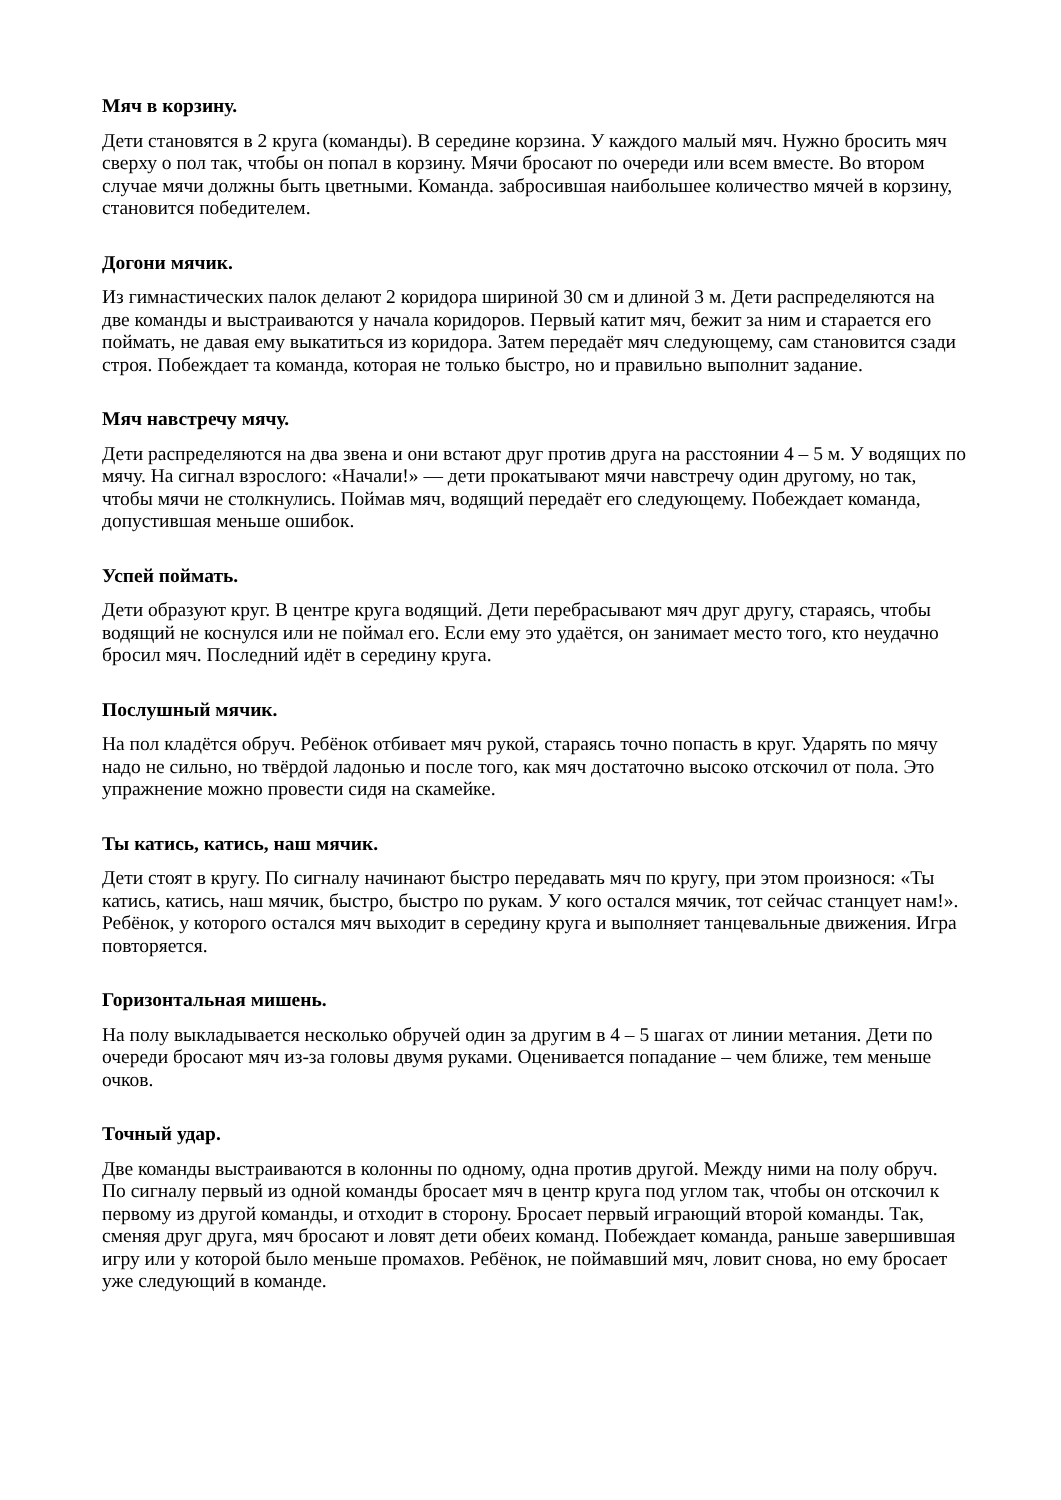Мяч в корзину.
Дети становятся в 2 круга (команды). В середине корзина. У каждого малый мяч. Нужно бросить мяч сверху о пол так, чтобы он попал в корзину. Мячи бросают по очереди или всем вместе. Во втором случае мячи должны быть цветными. Команда. забросившая наибольшее количество мячей в корзину, становится победителем.
Догони мячик.
Из гимнастических палок делают 2 коридора шириной 30 см и длиной 3 м. Дети распределяются на две команды и выстраиваются у начала коридоров. Первый катит мяч, бежит за ним и старается его поймать, не давая ему выкатиться из коридора. Затем передаёт мяч следующему, сам становится сзади строя. Побеждает та команда, которая не только быстро, но и правильно выполнит задание.
Мяч навстречу мячу.
Дети распределяются на два звена и они встают друг против друга на расстоянии 4 – 5 м. У водящих по мячу. На сигнал взрослого: «Начали!» — дети прокатывают мячи навстречу один другому, но так, чтобы мячи не столкнулись. Поймав мяч, водящий передаёт его следующему. Побеждает команда, допустившая меньше ошибок.
Успей поймать.
Дети образуют круг. В центре круга водящий. Дети перебрасывают мяч друг другу, стараясь, чтобы водящий не коснулся или не поймал его. Если ему это удаётся, он занимает место того, кто неудачно бросил мяч. Последний идёт в середину круга.
Послушный мячик.
На пол кладётся обруч. Ребёнок отбивает мяч рукой, стараясь точно попасть в круг. Ударять по мячу надо не сильно, но твёрдой ладонью и после того, как мяч достаточно высоко отскочил от пола. Это упражнение можно провести сидя на скамейке.
Ты катись, катись, наш мячик.
Дети стоят в кругу. По сигналу начинают быстро передавать мяч по кругу, при этом произнося: «Ты катись, катись, наш мячик, быстро, быстро по рукам. У кого остался мячик, тот сейчас станцует нам!». Ребёнок, у которого остался мяч выходит в середину круга и выполняет танцевальные движения. Игра повторяется.
Горизонтальная мишень.
На полу выкладывается несколько обручей один за другим в 4 – 5 шагах от линии метания. Дети по очереди бросают мяч из-за головы двумя руками. Оценивается попадание – чем ближе, тем меньше очков.
Точный удар.
Две команды выстраиваются в колонны по одному, одна против другой. Между ними на полу обруч. По сигналу первый из одной команды бросает мяч в центр круга под углом так, чтобы он отскочил к первому из другой команды, и отходит в сторону. Бросает первый играющий второй команды. Так, сменяя друг друга, мяч бросают и ловят дети обеих команд. Побеждает команда, раньше завершившая игру или у которой было меньше промахов. Ребёнок, не поймавший мяч, ловит снова, но ему бросает уже следующий в команде.